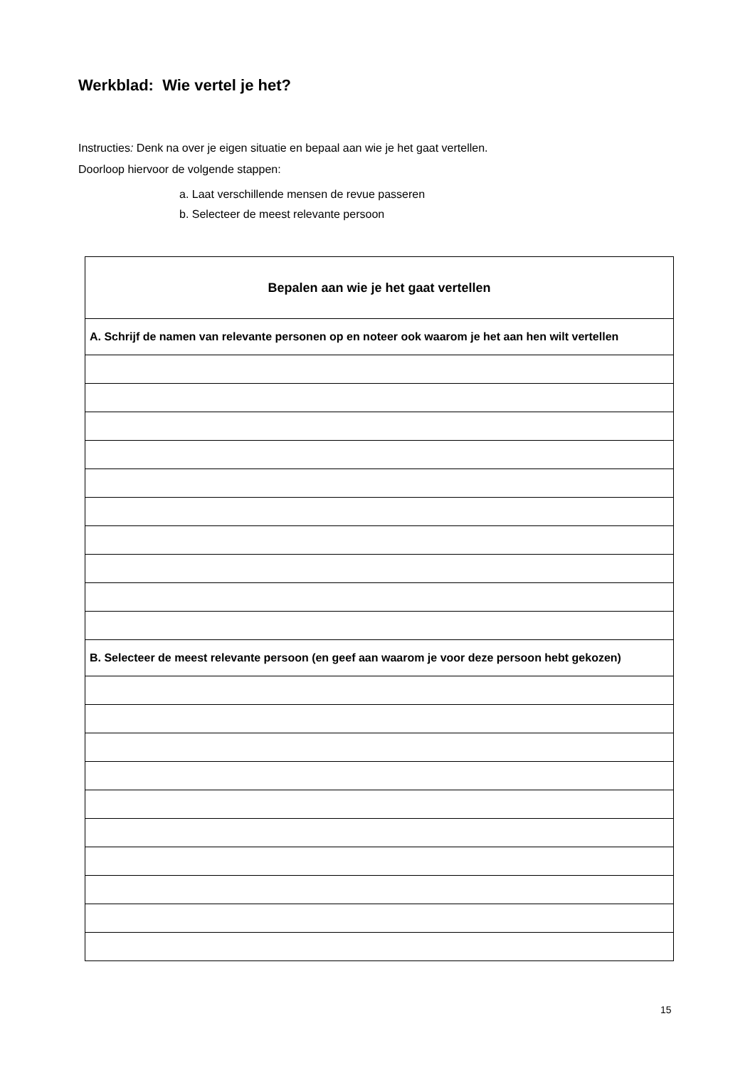Werkblad: Wie vertel je het?
Instructies: Denk na over je eigen situatie en bepaal aan wie je het gaat vertellen.
Doorloop hiervoor de volgende stappen:
a. Laat verschillende mensen de revue passeren
b. Selecteer de meest relevante persoon
| Bepalen aan wie je het gaat vertellen |
| --- |
| A. Schrijf de namen van relevante personen op en noteer ook waarom je het aan hen wilt vertellen |
| B. Selecteer de meest relevante persoon (en geef aan waarom je voor deze persoon hebt gekozen) |
15